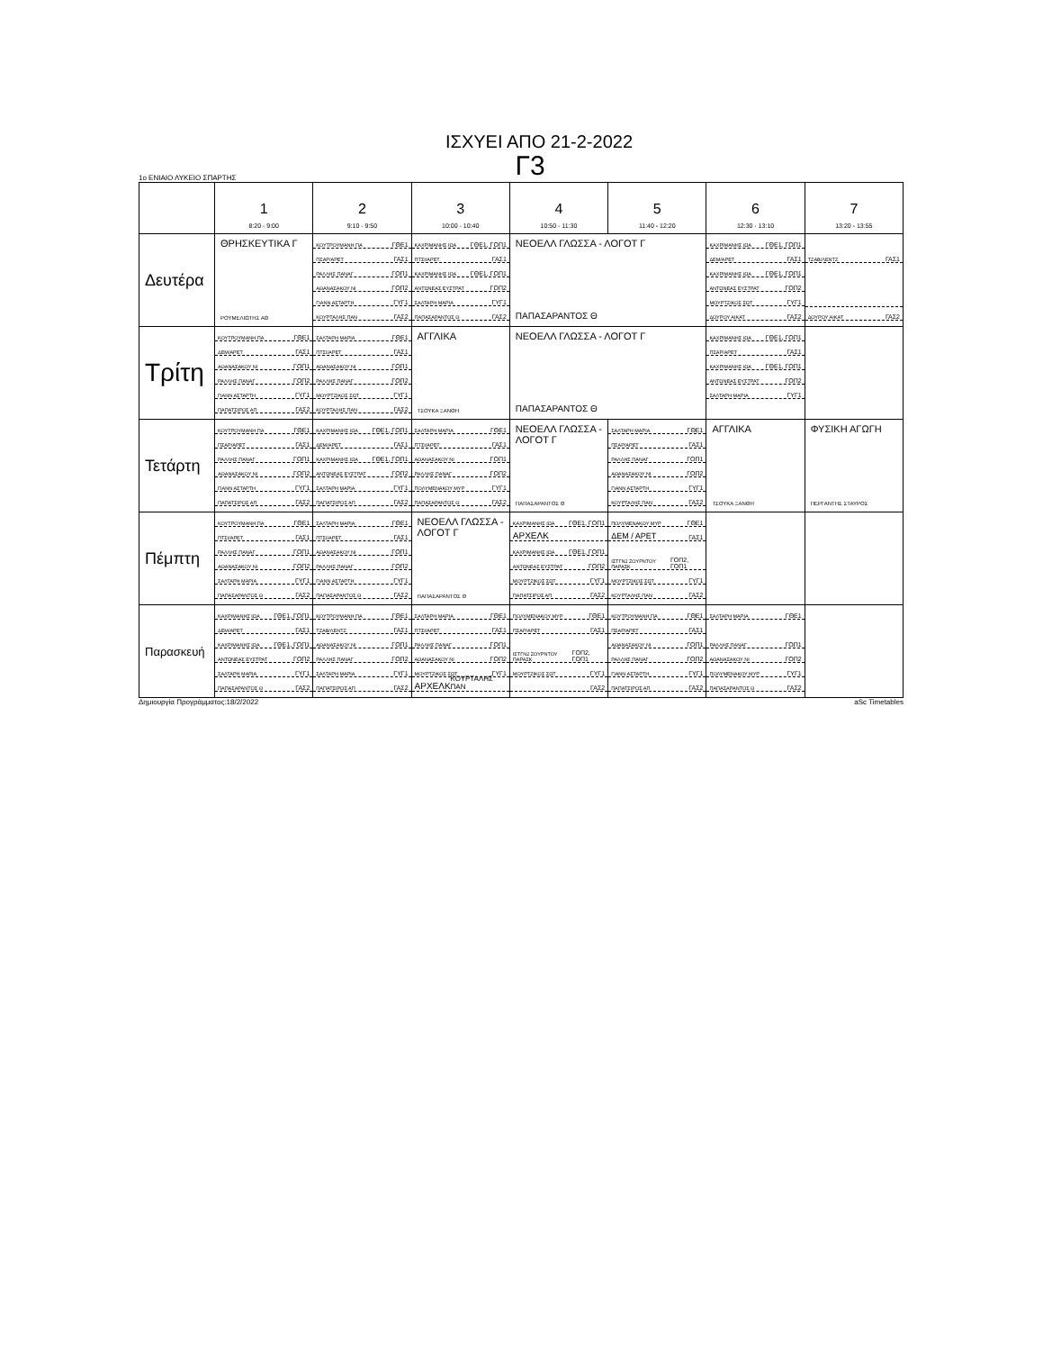ΙΣΧΥΕΙ ΑΠΟ 21-2-2022
Γ3
1ο ΕΝΙΑΙΟ ΛΥΚΕΙΟ ΣΠΑΡΤΗΣ
| | 1 8:20 - 9:00 | 2 9:10 - 9:50 | 3 10:00 - 10:40 | 4 10:50 - 11:30 | 5 11:40 - 12:20 | 6 12:30 - 13:10 | 7 13:20 - 13:55 |
| --- | --- | --- | --- | --- | --- | --- | --- |
| Δευτέρα | ΘΡΗΣΚΕΥΤΙΚΑ Γ ΡΟΥΜΕΛΙΩΤΗΣ ΑΘ | ΚΟΥΤΡΟΥΜΑΝΗ ΠΑ ΓΘΕ1 ΠΣΑΡ/ΑΡΕΤ ΓΑΣ1 ΡΑΛΛΗΣ ΠΑΝΑΓ ΓΟΠ1 ΑΘΑΝΑΣΑΚΟΥ ΝΙ ΓΟΠ2 ΓΙΑΝΝ ΑΣΤΑΡΤΗ ΓΥΓ1 ΚΟΥΡΤΑΛΗΣ ΠΑΝ ΓΑΣ2 | ΚΑΧΡΙΜΑΝΗΣ ΙΩΑ ΓΘΕ1, ΓΟΠ1 ΠΤΣΙ/ΑΡΕΤ ΓΑΣ1 ΚΑΧΡΙΜΑΝΗΣ ΙΩΑ ΓΘΕ1, ΓΟΠ1 ΑΝΤΩΝΕΑΣ ΕΥΣΤΡΑΤ ΓΟΠ2 ΣΑΛΤΑΡΗ ΜΑΡΙΑ ΓΥΓ1 ΠΑΠΑΣΑΡΑΝΤΟΣ Θ ΓΑΣ2 | ΝΕΟΕΛΛ ΓΛΩΣΣΑ - ΛΟΓΟΤ Γ ΠΑΠΑΣΑΡΑΝΤΟΣ Θ | | ΚΑΧΡΙΜΑΝΗΣ ΙΩΑ ΓΘΕ1, ΓΟΠ1 ΔΕΜ/ΑΡΕΤ ΓΑΣ1 ΚΑΧΡΙΜΑΝΗΣ ΙΩΑ ΓΘΕ1, ΓΟΠ1 ΑΝΤΩΝΕΑΣ ΕΥΣΤΡΑΤ ΓΟΠ2 ΜΟΥΡΤΖΙΚΟΣ ΣΩΤ ΓΥΓ1 ΔΟΥΡΟΥ ΑΙΚΑΤ ΓΑΣ2 | ΤΖΑΒ/ΛΕΝΤΖ ΓΑΣ1 ΔΟΥΡΟΥ ΑΙΚΑΤ ΓΑΣ2 |
| Τρίτη | ΚΟΥΤΡΟΥΜΑΝΗ ΠΑ ΓΘΕ1 ΔΕΜ/ΑΡΕΤ ΓΑΣ1 ΑΘΑΝΑΣΑΚΟΥ ΝΙ ΓΟΠ1 ΡΑΛΛΗΣ ΠΑΝΑΓ ΓΟΠ2 ΓΙΑΝΝ ΑΣΤΑΡΤΗ ΓΥΓ1 ΠΑΠΑΤΣΙΡΟΣ ΑΠ ΓΑΣ2 | ΣΑΛΤΑΡΗ ΜΑΡΙΑ ΓΘΕ1 ΠΤΣΙ/ΑΡΕΤ ΓΑΣ1 ΑΘΑΝΑΣΑΚΟΥ ΝΙ ΓΟΠ1 ΡΑΛΛΗΣ ΠΑΝΑΓ ΓΟΠ2 ΜΟΥΡΤΖΙΚΟΣ ΣΩΤ ΓΥΓ1 ΚΟΥΡΤΑΛΗΣ ΠΑΝ ΓΑΣ2 | ΑΓΓΛΙΚΑ ΤΣΟΥΚΑ ΞΑΝΘΗ | ΝΕΟΕΛΛ ΓΛΩΣΣΑ - ΛΟΓΟΤ Γ ΠΑΠΑΣΑΡΑΝΤΟΣ Θ | | ΚΑΧΡΙΜΑΝΗΣ ΙΩΑ ΓΘΕ1, ΓΟΠ1 ΠΣΑΡ/ΑΡΕΤ ΓΑΣ1 ΚΑΧΡΙΜΑΝΗΣ ΙΩΑ ΓΘΕ1, ΓΟΠ1 ΑΝΤΩΝΕΑΣ ΕΥΣΤΡΑΤ ΓΟΠ2 ΣΑΛΤΑΡΗ ΜΑΡΙΑ ΓΥΓ1 | |
| Τετάρτη | ΚΟΥΤΡΟΥΜΑΝΗ ΠΑ ΓΘΕ1 ΠΣΑΡ/ΑΡΕΤ ΓΑΣ1 ΡΑΛΛΗΣ ΠΑΝΑΓ ΓΟΠ1 ΑΘΑΝΑΣΑΚΟΥ ΝΙ ΓΟΠ2 ΓΙΑΝΝ ΑΣΤΑΡΤΗ ΓΥΓ1 ΠΑΠΑΤΣΙΡΟΣ ΑΠ ΓΑΣ2 | ΚΑΧΡΙΜΑΝΗΣ ΙΩΑ ΓΘΕ1, ΓΟΠ1 ΔΕΜ/ΑΡΕΤ ΓΑΣ1 ΚΑΧΡΙΜΑΝΗΣ ΙΩΑ ΓΘΕ1, ΓΟΠ1 ΑΝΤΩΝΕΑΣ ΕΥΣΤΡΑΤ ΓΟΠ2 ΣΑΛΤΑΡΗ ΜΑΡΙΑ ΓΥΓ1 ΠΑΠΑΤΣΙΡΟΣ ΑΠ ΓΑΣ2 | ΣΑΛΤΑΡΗ ΜΑΡΙΑ ΓΘΕ1 ΠΤΣΙ/ΑΡΕΤ ΓΑΣ1 ΑΘΑΝΑΣΑΚΟΥ ΝΙ ΓΟΠ1 ΡΑΛΛΗΣ ΠΑΝΑΓ ΓΟΠ2 ΠΟΛΥΜΕΝΑΚΟΥ ΜΥΡ ΓΥΓ1 ΠΑΠΑΣΑΡΑΝΤΟΣ Θ ΓΑΣ2 | ΝΕΟΕΛΛ ΓΛΩΣΣΑ - ΛΟΓΟΤ Γ ΠΑΠΑΣΑΡΑΝΤΟΣ Θ | ΣΑΛΤΑΡΗ ΜΑΡΙΑ ΓΘΕ1 ΠΣΑΡ/ΑΡΕΤ ΓΑΣ1 ΡΑΛΛΗΣ ΠΑΝΑΓ ΓΟΠ1 ΑΘΑΝΑΣΑΚΟΥ ΝΙ ΓΟΠ2 ΓΙΑΝΝ ΑΣΤΑΡΤΗ ΓΥΓ1 ΚΟΥΡΤΑΛΗΣ ΠΑΝ ΓΑΣ2 | ΑΓΓΛΙΚΑ ΤΣΟΥΚΑ ΞΑΝΘΗ | ΦΥΣΙΚΗ ΑΓΩΓΗ ΠΕΡΓΑΝΤΗΣ ΣΤΑΥΡΟΣ |
| Πέμπτη | ΚΟΥΤΡΟΥΜΑΝΗ ΠΑ ΓΘΕ1 ΠΤΣΙ/ΑΡΕΤ ΓΑΣ1 ΡΑΛΛΗΣ ΠΑΝΑΓ ΓΟΠ1 ΑΘΑΝΑΣΑΚΟΥ ΝΙ ΓΟΠ2 ΣΑΛΤΑΡΗ ΜΑΡΙΑ ΓΥΓ1 ΠΑΠΑΣΑΡΑΝΤΟΣ Θ ΓΑΣ2 | ΣΑΛΤΑΡΗ ΜΑΡΙΑ ΓΘΕ1 ΠΤΣΙ/ΑΡΕΤ ΓΑΣ1 ΑΘΑΝΑΣΑΚΟΥ ΝΙ ΓΟΠ1 ΡΑΛΛΗΣ ΠΑΝΑΓ ΓΟΠ2 ΓΙΑΝΝ ΑΣΤΑΡΤΗ ΓΥΓ1 ΠΑΠΑΣΑΡΑΝΤΟΣ Θ ΓΑΣ2 | ΝΕΟΕΛΛ ΓΛΩΣΣΑ - ΛΟΓΟΤ Γ ΠΑΠΑΣΑΡΑΝΤΟΣ Θ | ΚΑΧΡΙΜΑΝΗΣ ΙΩΑ ΓΘΕ1, ΓΟΠ1 ΑΡΧΕΛΚ ΚΑΧΡΙΜΑΝΗΣ ΙΩΑ ΓΘΕ1, ΓΟΠ1 ΑΝΤΩΝΕΑΣ ΕΥΣΤΡΑΤ ΓΟΠ2 ΜΟΥΡΤΖΙΚΟΣ ΣΩΤ ΓΥΓ1 ΠΑΠΑΤΣΙΡΟΣ ΑΠ ΓΑΣ2 | ΠΟΛΥΜΕΝΑΚΟΥ ΜΥΡ ΓΘΕ1 ΔΕΜ / ΑΡΕΤ ΓΑΣ1 ΙΣΤΓΝ2 ΖΟΥΡΝΤΟΥ ΠΑΡΑΣΚ ΓΟΠ2, ΓΟΠ1 ΜΟΥΡΤΖΙΚΟΣ ΣΩΤ ΓΥΓ1 ΚΟΥΡΤΑΛΗΣ ΠΑΝ ΓΑΣ2 | | |
| Παρασκευή | ΚΑΧΡΙΜΑΝΗΣ ΙΩΑ ΓΘΕ1, ΓΟΠ1 ΔΕΜ/ΑΡΕΤ ΓΑΣ1 ΚΑΧΡΙΜΑΝΗΣ ΙΩΑ ΓΘΕ1, ΓΟΠ1 ΑΝΤΩΝΕΑΣ ΕΥΣΤΡΑΤ ΓΟΠ2 ΣΑΛΤΑΡΗ ΜΑΡΙΑ ΓΥΓ1 ΠΑΠΑΣΑΡΑΝΤΟΣ Θ ΓΑΣ2 | ΚΟΥΤΡΟΥΜΑΝΗ ΠΑ ΓΘΕ1 ΤΖΑΒ/ΛΕΝΤΖ ΓΑΣ1 ΑΘΑΝΑΣΑΚΟΥ ΝΙ ΓΟΠ1 ΡΑΛΛΗΣ ΠΑΝΑΓ ΓΟΠ2 ΣΑΛΤΑΡΗ ΜΑΡΙΑ ΓΥΓ1 ΠΑΠΑΤΣΙΡΟΣ ΑΠ ΓΑΣ2 | ΣΑΛΤΑΡΗ ΜΑΡΙΑ ΓΘΕ1 ΠΤΣΙ/ΑΡΕΤ ΓΑΣ1 ΡΑΛΛΗΣ ΠΑΝΑΓ ΓΟΠ1 ΑΘΑΝΑΣΑΚΟΥ ΝΙ ΓΟΠ2 ΜΟΥΡΤΖΙΚΟΣ ΣΩΤ ΓΥΓ1 ΑΡΧΕΛΚ ΚΟΥΡΤΑΛΗΣ ΠΑΝ | ΠΟΛΥΜΕΝΑΚΟΥ ΜΥΡ ΓΘΕ1 ΠΣΑΡ/ΑΡΕΤ ΓΑΣ1 ΙΣΤΓΝ2 ΖΟΥΡΝΤΟΥ ΠΑΡΑΣΚ ΓΟΠ2, ΓΟΠ1 ΜΟΥΡΤΖΙΚΟΣ ΣΩΤ ΓΥΓ1 ΓΑΣ2 | ΚΟΥΤΡΟΥΜΑΝΗ ΠΑ ΓΘΕ1 ΠΣΑΡ/ΑΡΕΤ ΓΑΣ1 ΑΘΑΝΑΣΑΚΟΥ ΝΙ ΓΟΠ1 ΡΑΛΛΗΣ ΠΑΝΑΓ ΓΟΠ2 ΓΙΑΝΝ ΑΣΤΑΡΤΗ ΓΥΓ1 ΠΑΠΑΤΣΙΡΟΣ ΑΠ ΓΑΣ2 | ΣΑΛΤΑΡΗ ΜΑΡΙΑ ΓΘΕ1 ΡΑΛΛΗΣ ΠΑΝΑΓ ΓΟΠ1 ΑΘΑΝΑΣΑΚΟΥ ΝΙ ΓΟΠ2 ΠΟΛΥΜΕΝΑΚΟΥ ΜΥΡ ΓΥΓ1 ΠΑΠΑΣΑΡΑΝΤΟΣ Θ ΓΑΣ2 | |
Δημιουργία Προγράμματος:18/2/2022 aSc Timetables